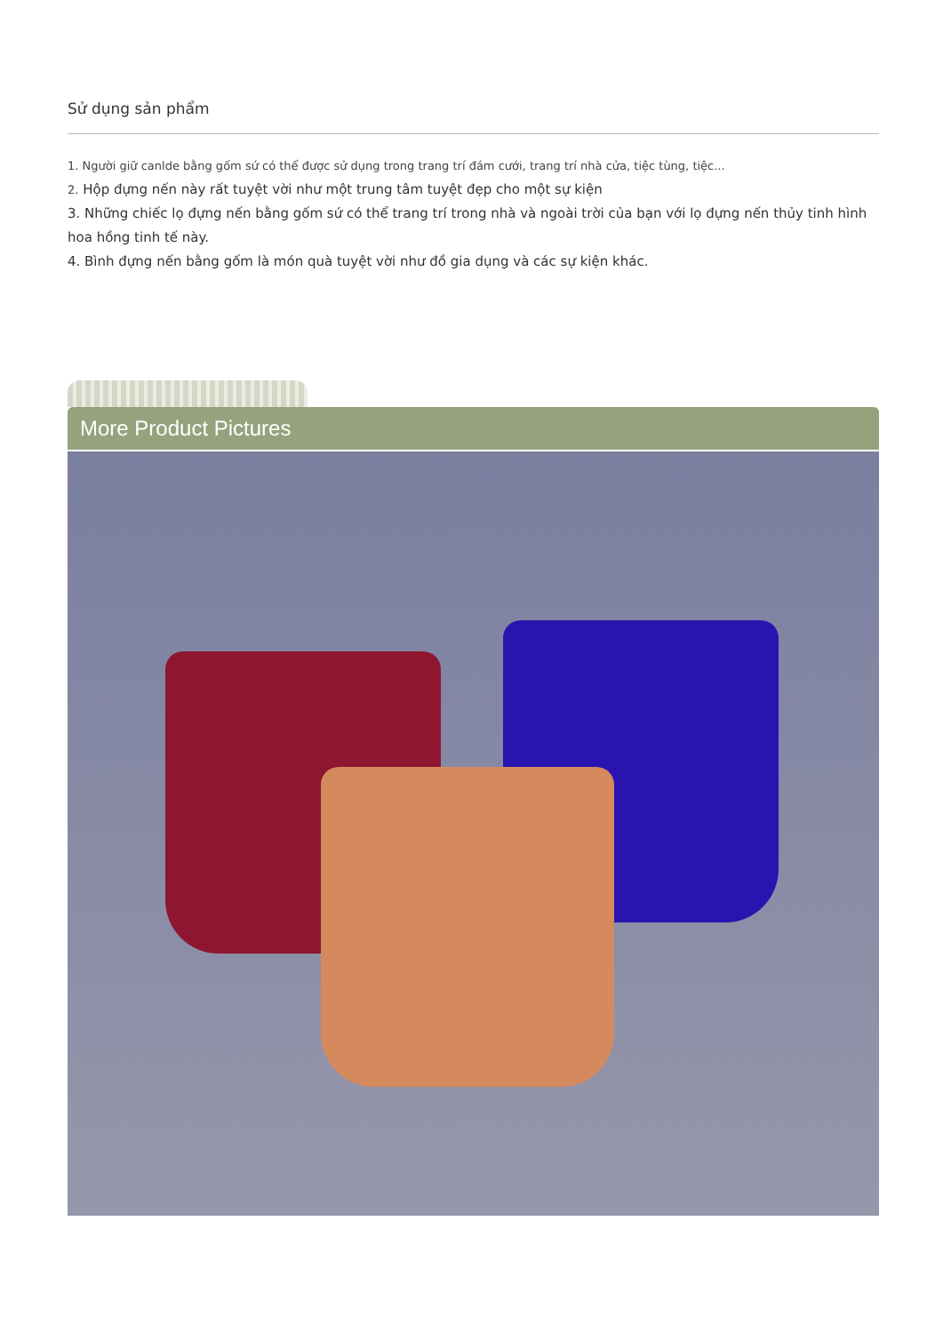Sử dụng sản phẩm
1. Người giữ canlde bằng gốm sứ có thể được sử dụng trong trang trí đám cưới, trang trí nhà cửa, tiệc tùng, tiệc...
2. Hộp đựng nến này rất tuyệt vời như một trung tâm tuyệt đẹp cho một sự kiện
3. Những chiếc lọ đựng nến bằng gốm sứ có thể trang trí trong nhà và ngoài trời của bạn với lọ đựng nến thủy tinh hình hoa hồng tinh tế này.
4. Bình đựng nến bằng gốm là món quà tuyệt vời như đồ gia dụng và các sự kiện khác.
More Product Pictures